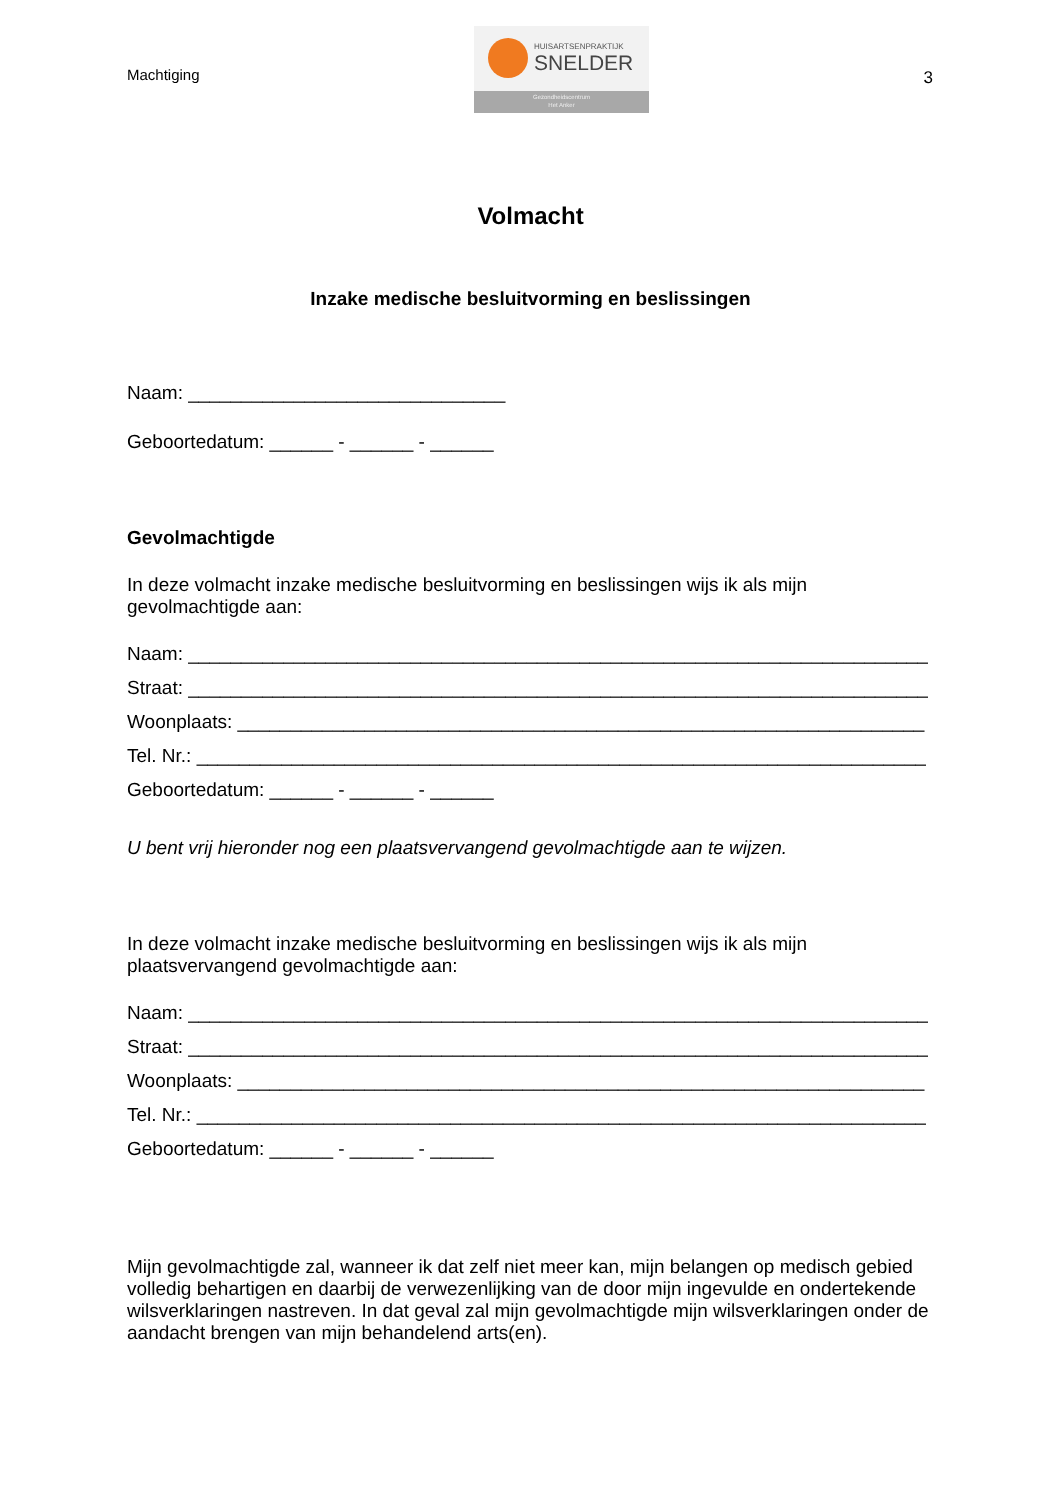Machtiging
HUISARTSENPRAKTIJK
SNELDER
Gezondheidscentrum
Het Anker
3
Volmacht
Inzake medische besluitvorming en beslissingen
Naam: ______________________________
Geboortedatum: ______ - ______ - ______
Gevolmachtigde
In deze volmacht inzake medische besluitvorming en beslissingen wijs ik als mijn gevolmachtigde aan:
Naam: ______________________________________________________________________
Straat: ______________________________________________________________________
Woonplaats: _________________________________________________________________
Tel. Nr.: _____________________________________________________________________
Geboortedatum: ______ - ______ - ______
U bent vrij hieronder nog een plaatsvervangend gevolmachtigde aan te wijzen.
In deze volmacht inzake medische besluitvorming en beslissingen wijs ik als mijn plaatsvervangend gevolmachtigde aan:
Naam: ______________________________________________________________________
Straat: ______________________________________________________________________
Woonplaats: _________________________________________________________________
Tel. Nr.: _____________________________________________________________________
Geboortedatum: ______ - ______ - ______
Mijn gevolmachtigde zal, wanneer ik dat zelf niet meer kan, mijn belangen op medisch gebied volledig behartigen en daarbij de verwezenlijking van de door mijn ingevulde en ondertekende wilsverklaringen nastreven. In dat geval zal mijn gevolmachtigde mijn wilsverklaringen onder de aandacht brengen van mijn behandelend arts(en).